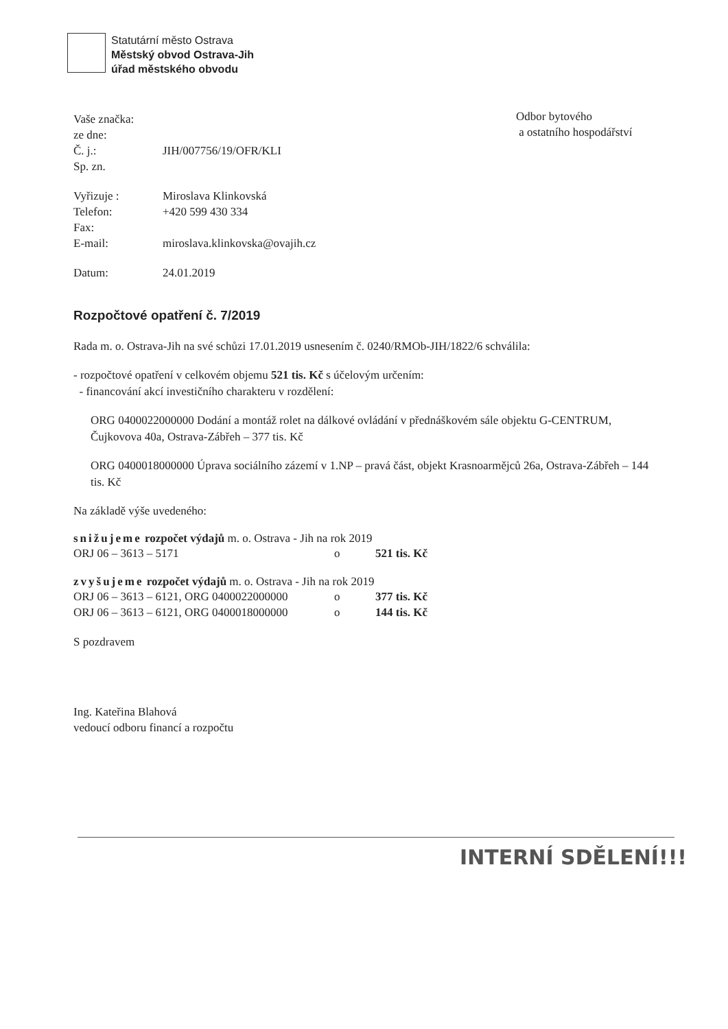Statutární město Ostrava
Městský obvod Ostrava-Jih
úřad městského obvodu
Odbor bytového
a ostatního hospodářství
Vaše značka:
ze dne:
Č. j.: JIH/007756/19/OFR/KLI
Sp. zn.
Vyřizuje : Miroslava Klinkovská
Telefon: +420 599 430 334
Fax:
E-mail: miroslava.klinkovska@ovajih.cz
Datum: 24.01.2019
Rozpočtové opatření č. 7/2019
Rada m. o. Ostrava-Jih na své schůzi 17.01.2019 usnesením č. 0240/RMOb-JIH/1822/6 schválila:
- rozpočtové opatření v celkovém objemu 521 tis. Kč s účelovým určením:
- financování akcí investičního charakteru v rozdělení:
ORG 0400022000000 Dodání a montáž rolet na dálkové ovládání v přednáškovém sále objektu G-CENTRUM, Čujkovova 40a, Ostrava-Zábřeh – 377 tis. Kč
ORG 0400018000000 Úprava sociálního zázemí v 1.NP – pravá část, objekt Krasnoarmějců 26a, Ostrava-Zábřeh – 144 tis. Kč
Na základě výše uvedeného:
snižujeme rozpočet výdajů m. o. Ostrava - Jih na rok 2019
ORJ 06 – 3613 – 5171 o 521 tis. Kč
zvyšujeme rozpočet výdajů m. o. Ostrava - Jih na rok 2019
ORJ 06 – 3613 – 6121, ORG 0400022000000 o 377 tis. Kč
ORJ 06 – 3613 – 6121, ORG 0400018000000 o 144 tis. Kč
S pozdravem
Ing. Kateřina Blahová
vedoucí odboru financí a rozpočtu
INTERNÍ SDĚLENÍ!!!